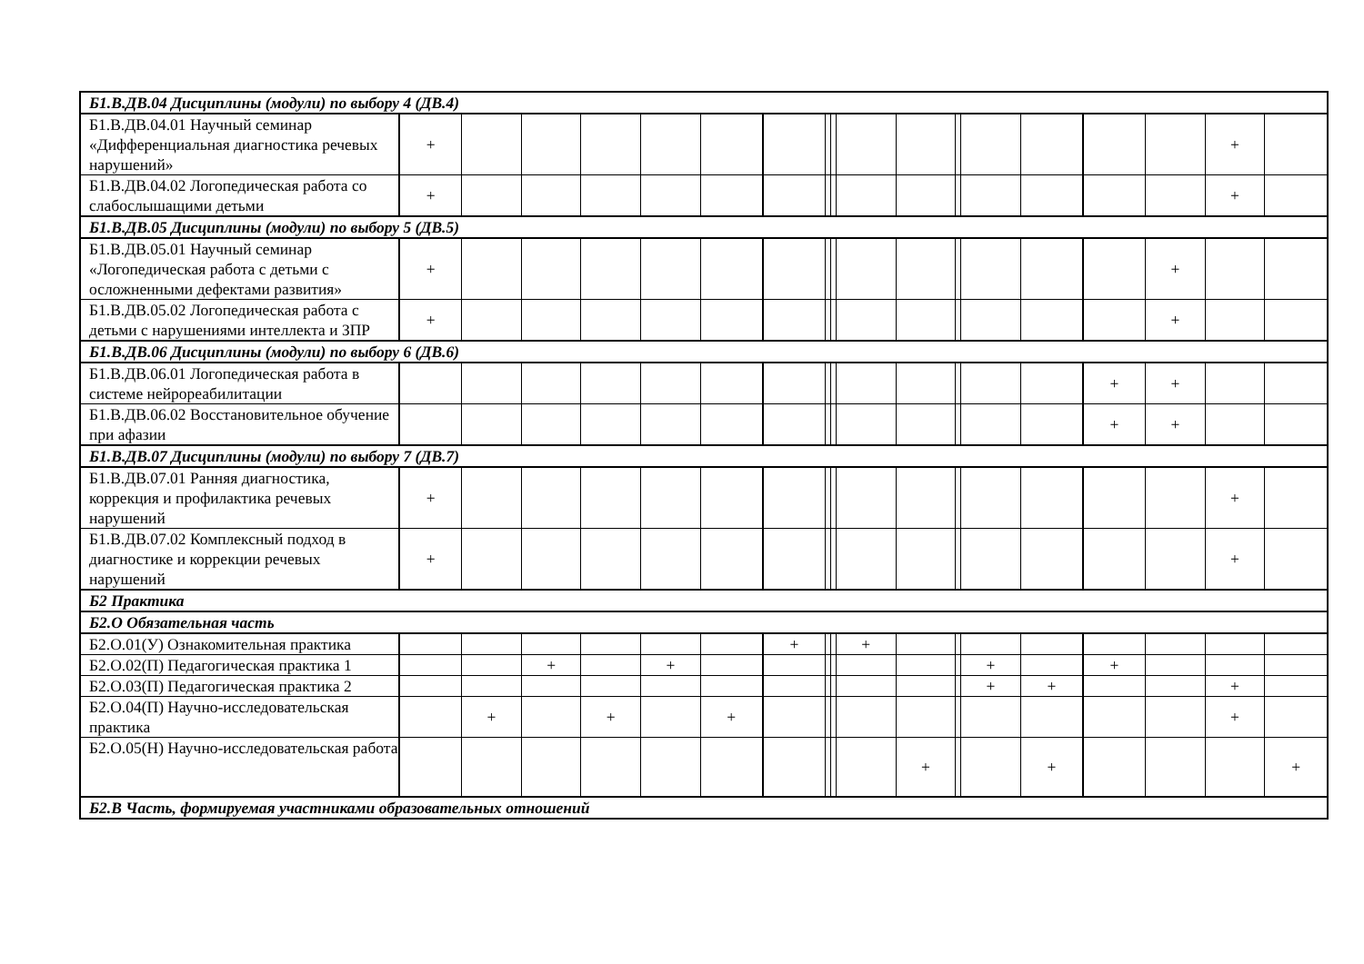| Б1.В.ДВ.04 Дисциплины (модули) по выбору 4 (ДВ.4) | | | | | | | | | | | | | | | | | | |
| Б1.В.ДВ.04.01 Научный семинар «Дифференциальная диагностика речевых нарушений» | + | | | | | | | | | | | | | | | | + | |
| Б1.В.ДВ.04.02 Логопедическая работа со слабослышащими детьми | + | | | | | | | | | | | | | | | | + | |
| Б1.В.ДВ.05 Дисциплины (модули) по выбору 5 (ДВ.5) | | | | | | | | | | | | | | | | | | |
| Б1.В.ДВ.05.01 Научный семинар «Логопедическая работа с детьми с осложненными дефектами развития» | + | | | | | | | | | | | | | | | + | | |
| Б1.В.ДВ.05.02 Логопедическая работа с детьми с нарушениями интеллекта и ЗПР | + | | | | | | | | | | | | | | | + | | |
| Б1.В.ДВ.06 Дисциплины (модули) по выбору 6 (ДВ.6) | | | | | | | | | | | | | | | | | | |
| Б1.В.ДВ.06.01 Логопедическая работа в системе нейрореабилитации | | | | | | | | | | | | | | | + | + | | |
| Б1.В.ДВ.06.02 Восстановительное обучение при афазии | | | | | | | | | | | | | | | + | + | | |
| Б1.В.ДВ.07 Дисциплины (модули) по выбору 7 (ДВ.7) | | | | | | | | | | | | | | | | | | |
| Б1.В.ДВ.07.01 Ранняя диагностика, коррекция и профилактика речевых нарушений | + | | | | | | | | | | | | | | | | + | |
| Б1.В.ДВ.07.02 Комплексный подход в диагностике и коррекции речевых нарушений | + | | | | | | | | | | | | | | | | + | |
| Б2 Практика | | | | | | | | | | | | | | | | | | |
| Б2.О Обязательная часть | | | | | | | | | | | | | | | | | | |
| Б2.О.01(У) Ознакомительная практика | | | | | | | + | | | + | | | | | | | | |
| Б2.О.02(П) Педагогическая практика 1 | | | + | | + | | | | | | | | + | | + | | | |
| Б2.О.03(П) Педагогическая практика 2 | | | | | | | | | | | | | + | + | | | + | |
| Б2.О.04(П) Научно-исследовательская практика | | + | | + | | + | | | | | | | | | | | + | |
| Б2.О.05(Н) Научно-исследовательская работа | | | | | | | | | | | + | | | + | | | | + |
| Б2.В Часть, формируемая участниками образовательных отношений | | | | | | | | | | | | | | | | | | |